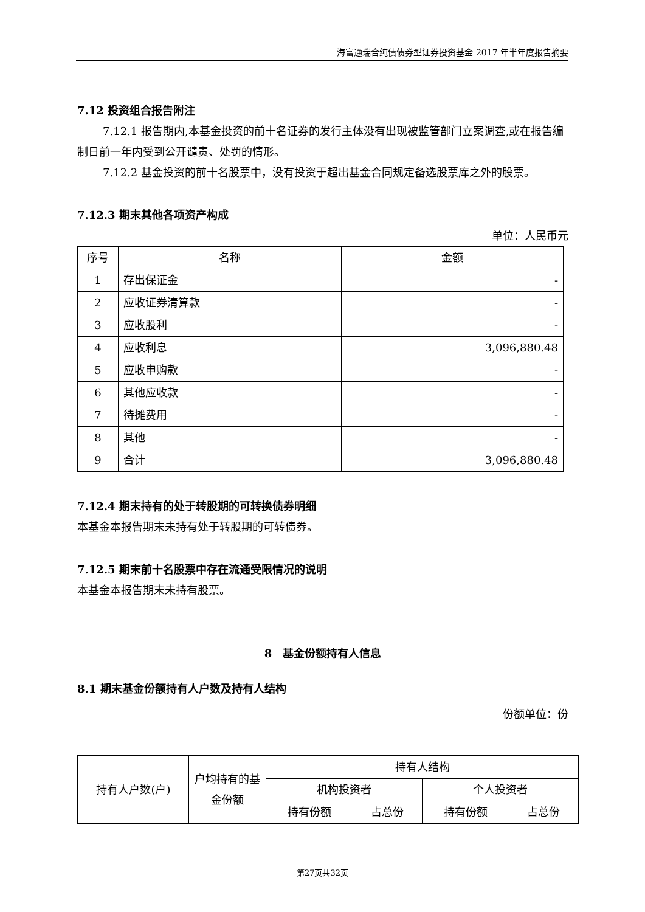海富通瑞合纯债债券型证券投资基金 2017 年半年度报告摘要
7.12 投资组合报告附注
7.12.1 报告期内,本基金投资的前十名证券的发行主体没有出现被监管部门立案调查,或在报告编制日前一年内受到公开谴责、处罚的情形。
7.12.2 基金投资的前十名股票中，没有投资于超出基金合同规定备选股票库之外的股票。
7.12.3 期末其他各项资产构成
单位：人民币元
| 序号 | 名称 | 金额 |
| 1 | 存出保证金 | - |
| 2 | 应收证券清算款 | - |
| 3 | 应收股利 | - |
| 4 | 应收利息 | 3,096,880.48 |
| 5 | 应收申购款 | - |
| 6 | 其他应收款 | - |
| 7 | 待摊费用 | - |
| 8 | 其他 | - |
| 9 | 合计 | 3,096,880.48 |
7.12.4 期末持有的处于转股期的可转换债券明细
本基金本报告期末未持有处于转股期的可转债券。
7.12.5 期末前十名股票中存在流通受限情况的说明
本基金本报告期末未持有股票。
8　基金份额持有人信息
8.1 期末基金份额持有人户数及持有人结构
份额单位：份
| 持有人户数(户) | 户均持有的基金份额 | 持有人结构 | | | |
| | | 机构投资者 | | 个人投资者 | |
| | | 持有份额 | 占总份 | 持有份额 | 占总份 |
第27页共32页